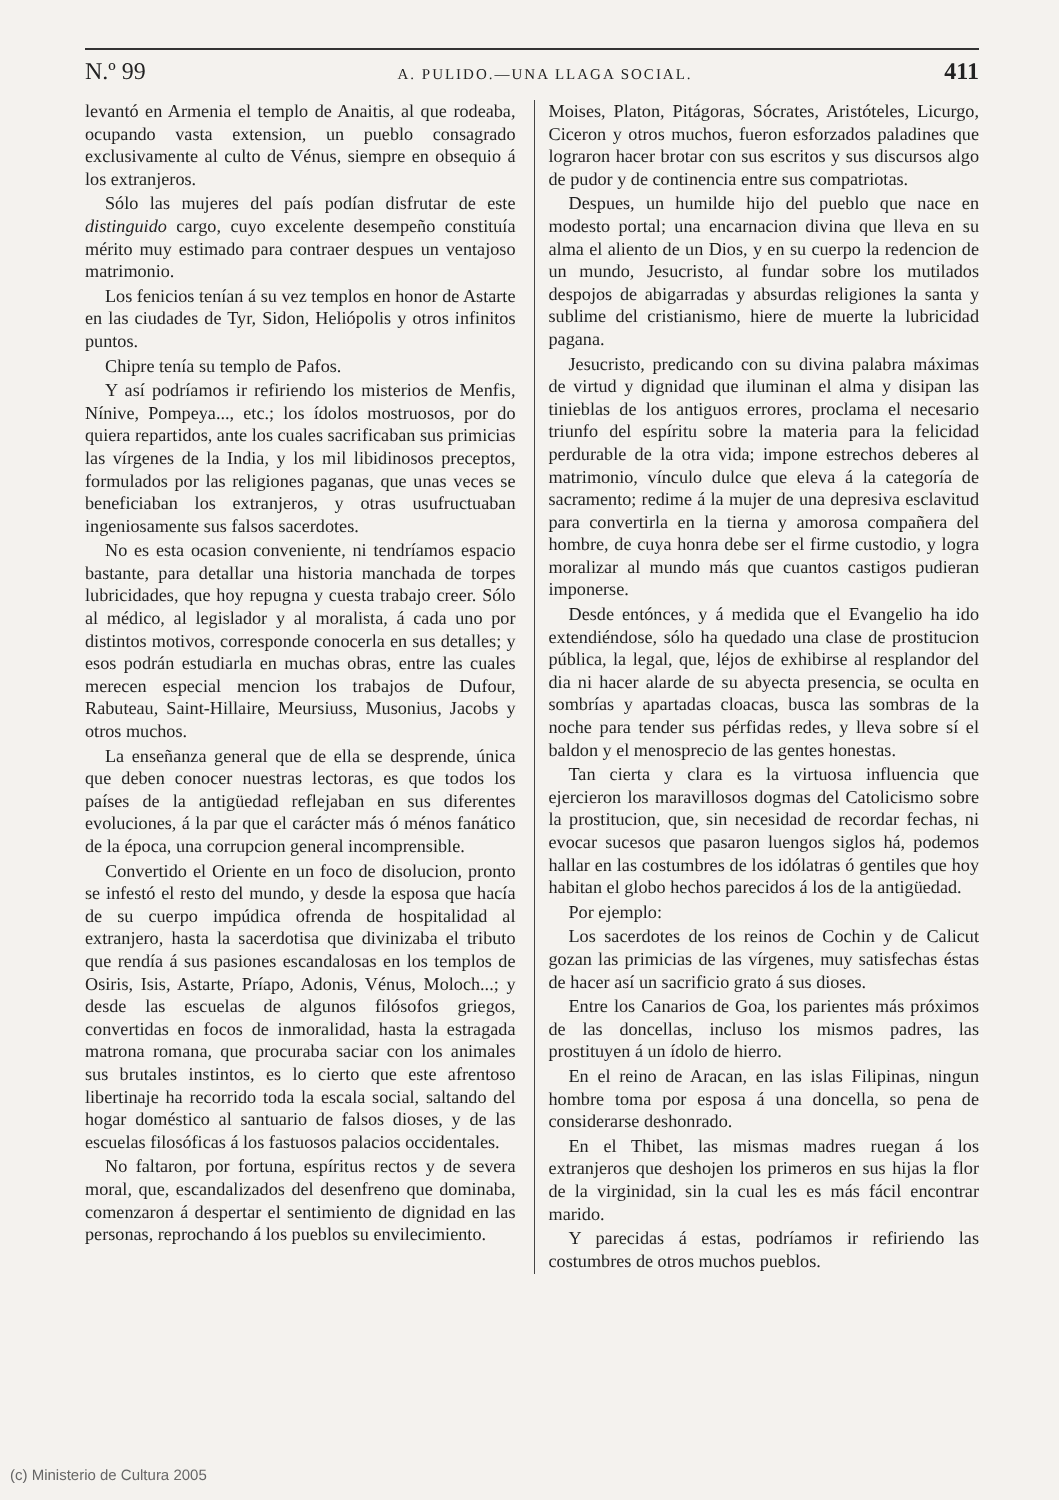N.º 99 A. PULIDO.—UNA LLAGA SOCIAL. 411
levantó en Armenia el templo de Anaitis, al que rodeaba, ocupando vasta extension, un pueblo consagrado exclusivamente al culto de Vénus, siempre en obsequio á los extranjeros.
Sólo las mujeres del país podían disfrutar de este distinguido cargo, cuyo excelente desempeño constituía mérito muy estimado para contraer despues un ventajoso matrimonio.
Los fenicios tenían á su vez templos en honor de Astarte en las ciudades de Tyr, Sidon, Heliópolis y otros infinitos puntos.
Chipre tenía su templo de Pafos.
Y así podríamos ir refiriendo los misterios de Menfis, Nínive, Pompeya..., etc.; los ídolos mostruosos, por do quiera repartidos, ante los cuales sacrificaban sus primicias las vírgenes de la India, y los mil libidinosos preceptos, formulados por las religiones paganas, que unas veces se beneficiaban los extranjeros, y otras usufructuaban ingeniosamente sus falsos sacerdotes.
No es esta ocasion conveniente, ni tendríamos espacio bastante, para detallar una historia manchada de torpes lubricidades, que hoy repugna y cuesta trabajo creer. Sólo al médico, al legislador y al moralista, á cada uno por distintos motivos, corresponde conocerla en sus detalles; y esos podrán estudiarla en muchas obras, entre las cuales merecen especial mencion los trabajos de Dufour, Rabuteau, Saint-Hillaire, Meursiuss, Musonius, Jacobs y otros muchos.
La enseñanza general que de ella se desprende, única que deben conocer nuestras lectoras, es que todos los países de la antigüedad reflejaban en sus diferentes evoluciones, á la par que el carácter más ó ménos fanático de la época, una corrupcion general incomprensible.
Convertido el Oriente en un foco de disolucion, pronto se infestó el resto del mundo, y desde la esposa que hacía de su cuerpo impúdica ofrenda de hospitalidad al extranjero, hasta la sacerdotisa que divinizaba el tributo que rendía á sus pasiones escandalosas en los templos de Osiris, Isis, Astarte, Príapo, Adonis, Vénus, Moloch...; y desde las escuelas de algunos filósofos griegos, convertidas en focos de inmoralidad, hasta la estragada matrona romana, que procuraba saciar con los animales sus brutales instintos, es lo cierto que este afrentoso libertinaje ha recorrido toda la escala social, saltando del hogar doméstico al santuario de falsos dioses, y de las escuelas filosóficas á los fastuosos palacios occidentales.
No faltaron, por fortuna, espíritus rectos y de severa moral, que, escandalizados del desenfreno que dominaba, comenzaron á despertar el sentimiento de dignidad en las personas, reprochando á los pueblos su envilecimiento.
Moises, Platon, Pitágoras, Sócrates, Aristóteles, Licurgo, Ciceron y otros muchos, fueron esforzados paladines que lograron hacer brotar con sus escritos y sus discursos algo de pudor y de continencia entre sus compatriotas.
Despues, un humilde hijo del pueblo que nace en modesto portal; una encarnacion divina que lleva en su alma el aliento de un Dios, y en su cuerpo la redencion de un mundo, Jesucristo, al fundar sobre los mutilados despojos de abigarradas y absurdas religiones la santa y sublime del cristianismo, hiere de muerte la lubricidad pagana.
Jesucristo, predicando con su divina palabra máximas de virtud y dignidad que iluminan el alma y disipan las tinieblas de los antiguos errores, proclama el necesario triunfo del espíritu sobre la materia para la felicidad perdurable de la otra vida; impone estrechos deberes al matrimonio, vínculo dulce que eleva á la categoría de sacramento; redime á la mujer de una depresiva esclavitud para convertirla en la tierna y amorosa compañera del hombre, de cuya honra debe ser el firme custodio, y logra moralizar al mundo más que cuantos castigos pudieran imponerse.
Desde entónces, y á medida que el Evangelio ha ido extendiéndose, sólo ha quedado una clase de prostitucion pública, la legal, que, léjos de exhibirse al resplandor del dia ni hacer alarde de su abyecta presencia, se oculta en sombrías y apartadas cloacas, busca las sombras de la noche para tender sus pérfidas redes, y lleva sobre sí el baldon y el menosprecio de las gentes honestas.
Tan cierta y clara es la virtuosa influencia que ejercieron los maravillosos dogmas del Catolicismo sobre la prostitucion, que, sin necesidad de recordar fechas, ni evocar sucesos que pasaron luengos siglos há, podemos hallar en las costumbres de los idólatras ó gentiles que hoy habitan el globo hechos parecidos á los de la antigüedad.
Por ejemplo:
Los sacerdotes de los reinos de Cochin y de Calicut gozan las primicias de las vírgenes, muy satisfechas éstas de hacer así un sacrificio grato á sus dioses.
Entre los Canarios de Goa, los parientes más próximos de las doncellas, incluso los mismos padres, las prostituyen á un ídolo de hierro.
En el reino de Aracan, en las islas Filipinas, ningun hombre toma por esposa á una doncella, so pena de considerarse deshonrado.
En el Thibet, las mismas madres ruegan á los extranjeros que deshojen los primeros en sus hijas la flor de la virginidad, sin la cual les es más fácil encontrar marido.
Y parecidas á estas, podríamos ir refiriendo las costumbres de otros muchos pueblos.
(c) Ministerio de Cultura 2005